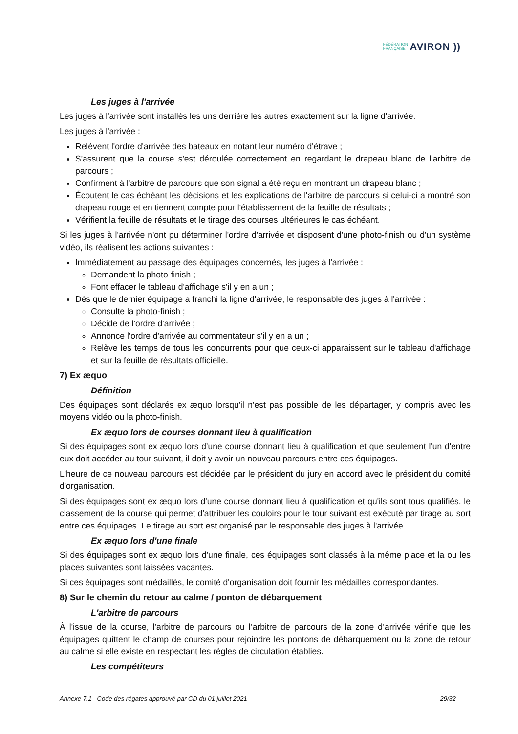FÉDÉRATION
FRANÇAISE
AVIRON ))
Les juges à l'arrivée
Les juges à l'arrivée sont installés les uns derrière les autres exactement sur la ligne d'arrivée.
Les juges à l'arrivée :
Relèvent l'ordre d'arrivée des bateaux en notant leur numéro d'étrave ;
S'assurent que la course s'est déroulée correctement en regardant le drapeau blanc de l'arbitre de parcours ;
Confirment à l'arbitre de parcours que son signal a été reçu en montrant un drapeau blanc ;
Écoutent le cas échéant les décisions et les explications de l'arbitre de parcours si celui-ci a montré son drapeau rouge et en tiennent compte pour l'établissement de la feuille de résultats ;
Vérifient la feuille de résultats et le tirage des courses ultérieures le cas échéant.
Si les juges à l'arrivée n'ont pu déterminer l'ordre d'arrivée et disposent d'une photo-finish ou d'un système vidéo, ils réalisent les actions suivantes :
Immédiatement au passage des équipages concernés, les juges à l'arrivée :
Demandent la photo-finish ;
Font effacer le tableau d'affichage s'il y en a un ;
Dès que le dernier équipage a franchi la ligne d'arrivée, le responsable des juges à l'arrivée :
Consulte la photo-finish ;
Décide de l'ordre d'arrivée ;
Annonce l'ordre d'arrivée au commentateur s'il y en a un ;
Relève les temps de tous les concurrents pour que ceux-ci apparaissent sur le tableau d'affichage et sur la feuille de résultats officielle.
7) Ex æquo
Définition
Des équipages sont déclarés ex æquo lorsqu'il n'est pas possible de les départager, y compris avec les moyens vidéo ou la photo-finish.
Ex æquo lors de courses donnant lieu à qualification
Si des équipages sont ex æquo lors d'une course donnant lieu à qualification et que seulement l'un d'entre eux doit accéder au tour suivant, il doit y avoir un nouveau parcours entre ces équipages.
L'heure de ce nouveau parcours est décidée par le président du jury en accord avec le président du comité d'organisation.
Si des équipages sont ex æquo lors d'une course donnant lieu à qualification et qu'ils sont tous qualifiés, le classement de la course qui permet d'attribuer les couloirs pour le tour suivant est exécuté par tirage au sort entre ces équipages. Le tirage au sort est organisé par le responsable des juges à l'arrivée.
Ex æquo lors d'une finale
Si des équipages sont ex æquo lors d'une finale, ces équipages sont classés à la même place et la ou les places suivantes sont laissées vacantes.
Si ces équipages sont médaillés, le comité d'organisation doit fournir les médailles correspondantes.
8) Sur le chemin du retour au calme / ponton de débarquement
L'arbitre de parcours
À l'issue de la course, l'arbitre de parcours ou l’arbitre de parcours de la zone d’arrivée vérifie que les équipages quittent le champ de courses pour rejoindre les pontons de débarquement ou la zone de retour au calme si elle existe en respectant les règles de circulation établies.
Les compétiteurs
Annexe 7.1 Code des régates approuvé par CD du 01 juillet 2021 29/32